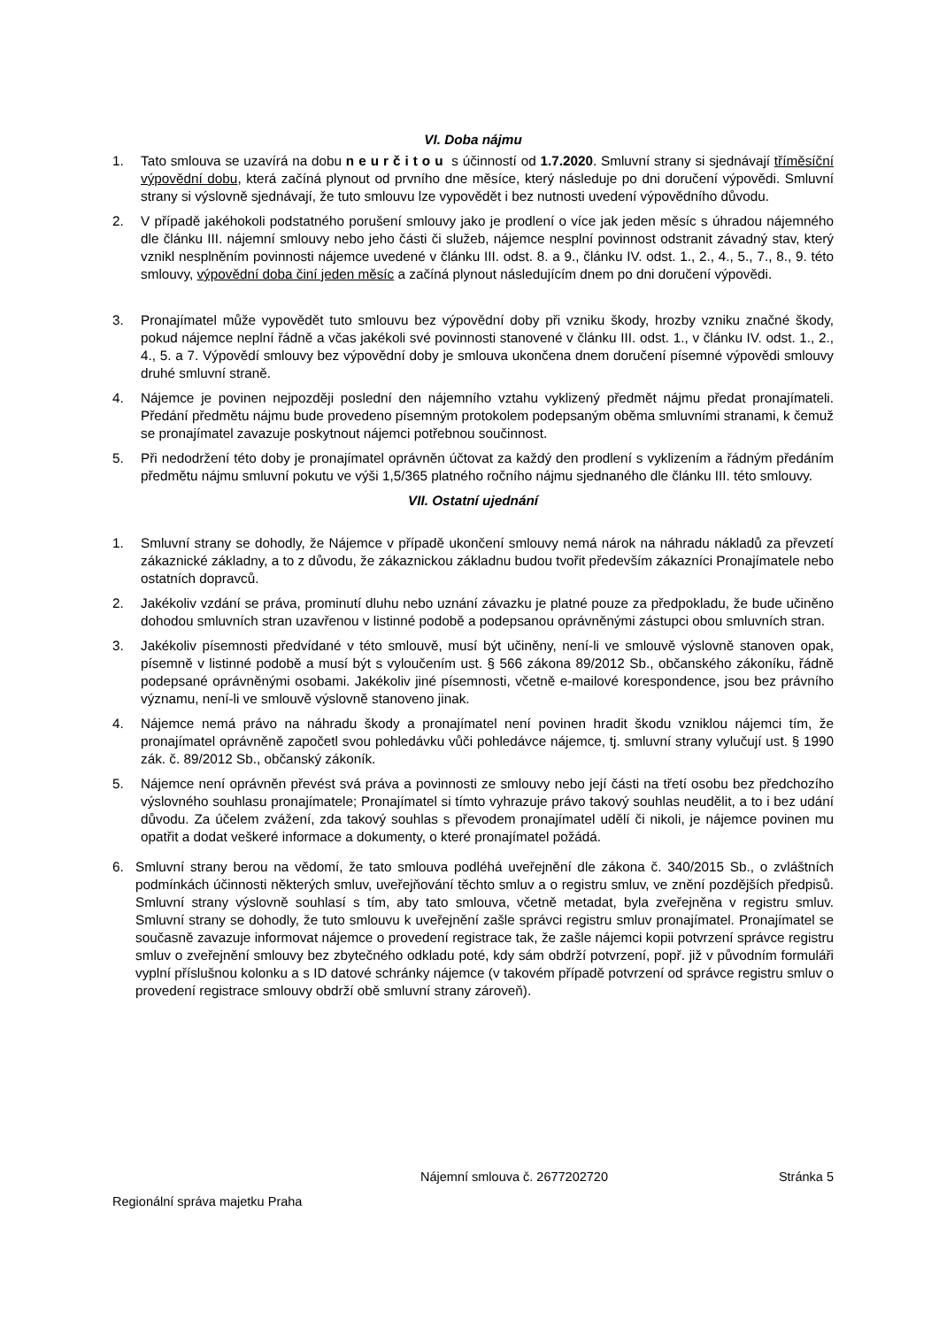VI. Doba nájmu
1. Tato smlouva se uzavírá na dobu neurčitou s účinností od 1.7.2020. Smluvní strany si sjednávají tříměsíční výpovědní dobu, která začíná plynout od prvního dne měsíce, který následuje po dni doručení výpovědi. Smluvní strany si výslovně sjednávají, že tuto smlouvu lze vypovědět i bez nutnosti uvedení výpovědního důvodu.
2. V případě jakéhokoli podstatného porušení smlouvy jako je prodlení o více jak jeden měsíc s úhradou nájemného dle článku III. nájemní smlouvy nebo jeho části či služeb, nájemce nesplní povinnost odstranit závadný stav, který vznikl nesplněním povinnosti nájemce uvedené v článku III. odst. 8. a 9., článku IV. odst. 1., 2., 4., 5., 7., 8., 9. této smlouvy, výpovědní doba činí jeden měsíc a začíná plynout následujícím dnem po dni doručení výpovědi.
3. Pronajímatel může vypovědět tuto smlouvu bez výpovědní doby při vzniku škody, hrozby vzniku značné škody, pokud nájemce neplní řádně a včas jakékoli své povinnosti stanovené v článku III. odst. 1., v článku IV. odst. 1., 2., 4., 5. a 7. Výpovědí smlouvy bez výpovědní doby je smlouva ukončena dnem doručení písemné výpovědi smlouvy druhé smluvní straně.
4. Nájemce je povinen nejpozději poslední den nájemního vztahu vyklizený předmět nájmu předat pronajímateli. Předání předmětu nájmu bude provedeno písemným protokolem podepsaným oběma smluvními stranami, k čemuž se pronajímatel zavazuje poskytnout nájemci potřebnou součinnost.
5. Při nedodržení této doby je pronajímatel oprávněn účtovat za každý den prodlení s vyklizením a řádným předáním předmětu nájmu smluvní pokutu ve výši 1,5/365 platného ročního nájmu sjednaného dle článku III. této smlouvy.
VII. Ostatní ujednání
1. Smluvní strany se dohodly, že Nájemce v případě ukončení smlouvy nemá nárok na náhradu nákladů za převzetí zákaznické základny, a to z důvodu, že zákaznickou základnu budou tvořit především zákazníci Pronajímatele nebo ostatních dopravců.
2. Jakékoliv vzdání se práva, prominutí dluhu nebo uznání závazku je platné pouze za předpokladu, že bude učiněno dohodou smluvních stran uzavřenou v listinné podobě a podepsanou oprávněnými zástupci obou smluvních stran.
3. Jakékoliv písemnosti předvídané v této smlouvě, musí být učiněny, není-li ve smlouvě výslovně stanoven opak, písemně v listinné podobě a musí být s vyloučením ust. § 566 zákona 89/2012 Sb., občanského zákoníku, řádně podepsané oprávněnými osobami. Jakékoliv jiné písemnosti, včetně e-mailové korespondence, jsou bez právního významu, není-li ve smlouvě výslovně stanoveno jinak.
4. Nájemce nemá právo na náhradu škody a pronajímatel není povinen hradit škodu vzniklou nájemci tím, že pronajímatel oprávněně započetl svou pohledávku vůči pohledávce nájemce, tj. smluvní strany vylučují ust. § 1990 zák. č. 89/2012 Sb., občanský zákoník.
5. Nájemce není oprávněn převést svá práva a povinnosti ze smlouvy nebo její části na třetí osobu bez předchozího výslovného souhlasu pronajímatele; Pronajímatel si tímto vyhrazuje právo takový souhlas neudělit, a to i bez udání důvodu. Za účelem zvážení, zda takový souhlas s převodem pronajímatel udělí či nikoli, je nájemce povinen mu opatřit a dodat veškeré informace a dokumenty, o které pronajímatel požádá.
6. Smluvní strany berou na vědomí, že tato smlouva podléhá uveřejnění dle zákona č. 340/2015 Sb., o zvláštních podmínkách účinnosti některých smluv, uveřejňování těchto smluv a o registru smluv, ve znění pozdějších předpisů. Smluvní strany výslovně souhlasí s tím, aby tato smlouva, včetně metadat, byla zveřejněna v registru smluv. Smluvní strany se dohodly, že tuto smlouvu k uveřejnění zašle správci registru smluv pronajímatel. Pronajímatel se současně zavazuje informovat nájemce o provedení registrace tak, že zašle nájemci kopii potvrzení správce registru smluv o zveřejnění smlouvy bez zbytečného odkladu poté, kdy sám obdrží potvrzení, popř. již v původním formuláři vyplní příslušnou kolonku a s ID datové schránky nájemce (v takovém případě potvrzení od správce registru smluv o provedení registrace smlouvy obdrží obě smluvní strany zároveň).
Nájemní smlouva č. 2677202720 Stránka 5
Regionální správa majetku Praha